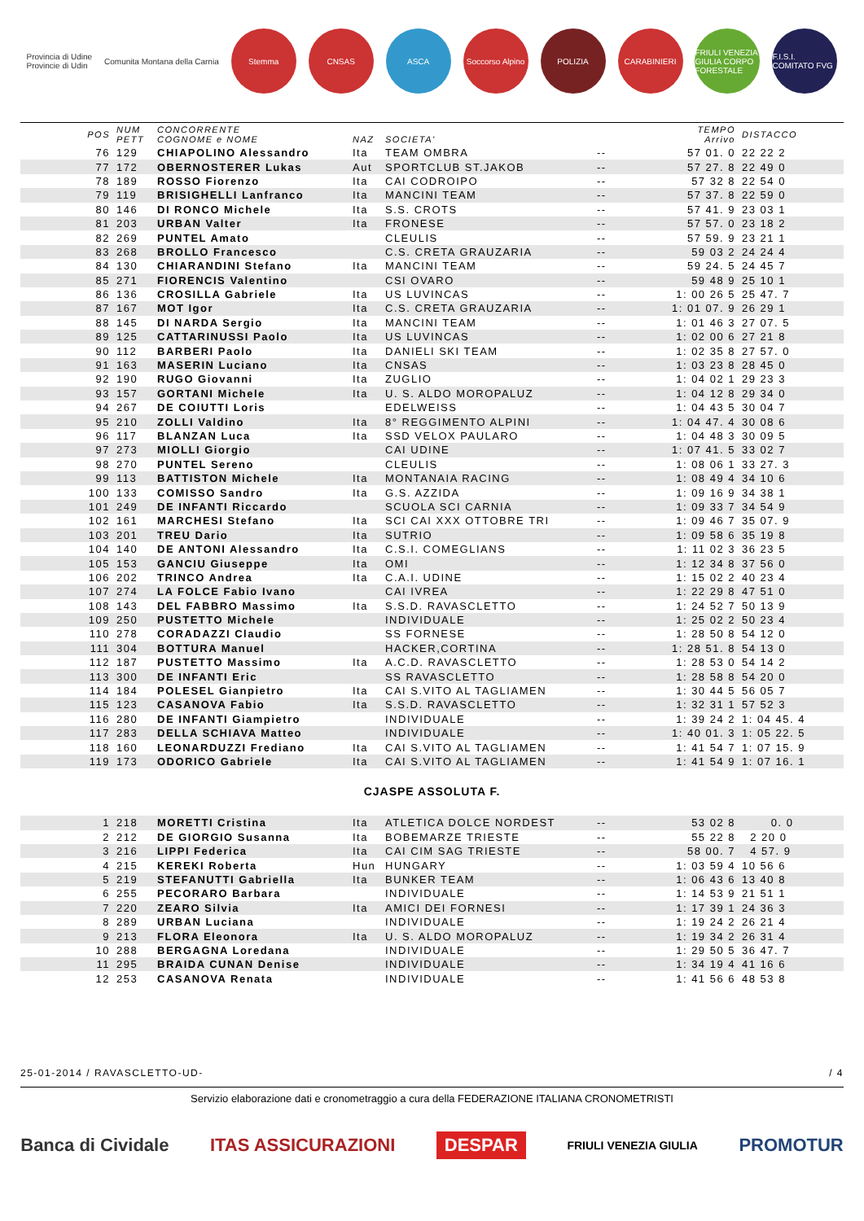Provincia di Udine
Provincie di Udin Comunita Montana della Carnia
Stemma CNSAS ASCA
Soccorso Alpino
POLIZIA CARABINIERI
FRIULI VENEZIA GIULIA CORPO FORESTALE
F.I.S.I. COMITATO FVG
| POS | NUM PETT | CONCORRENTE COGNOME e NOME | NAZ | SOCIETA' | | TEMPO Arrivo | DISTACCO |
| --- | --- | --- | --- | --- | --- | --- | --- |
| 76 | 129 | CHIAPOLINO Alessandro | Ita | TEAM OMBRA | -- | 57 01. 0 | 22 22 2 |
| 77 | 172 | OBERNOSTERER Lukas | Aut | SPORTCLUB ST.JAKOB | -- | 57 27. 8 | 22 49 0 |
| 78 | 189 | ROSSO Fiorenzo | Ita | CAI CODROIPO | -- | 57 32 8 | 22 54 0 |
| 79 | 119 | BRISIGHELLI Lanfranco | Ita | MANCINI TEAM | -- | 57 37. 8 | 22 59 0 |
| 80 | 146 | DI RONCO Michele | Ita | S.S. CROTS | -- | 57 41. 9 | 23 03 1 |
| 81 | 203 | URBAN Valter | Ita | FRONESE | -- | 57 57. 0 | 23 18 2 |
| 82 | 269 | PUNTEL Amato | | CLEULIS | -- | 57 59. 9 | 23 21 1 |
| 83 | 268 | BROLLO Francesco | | C.S. CRETA GRAUZARIA | -- | 59 03 2 | 24 24 4 |
| 84 | 130 | CHIARANDINI Stefano | Ita | MANCINI TEAM | -- | 59 24. 5 | 24 45 7 |
| 85 | 271 | FIORENCIS Valentino | | CSI OVARO | -- | 59 48 9 | 25 10 1 |
| 86 | 136 | CROSILLA Gabriele | Ita | US LUVINCAS | -- | 1: 00 26 5 | 25 47. 7 |
| 87 | 167 | MOT Igor | Ita | C.S. CRETA GRAUZARIA | -- | 1: 01 07. 9 | 26 29 1 |
| 88 | 145 | DI NARDA Sergio | Ita | MANCINI TEAM | -- | 1: 01 46 3 | 27 07. 5 |
| 89 | 125 | CATTARINUSSI Paolo | Ita | US LUVINCAS | -- | 1: 02 00 6 | 27 21 8 |
| 90 | 112 | BARBERI Paolo | Ita | DANIELI SKI TEAM | -- | 1: 02 35 8 | 27 57. 0 |
| 91 | 163 | MASERIN Luciano | Ita | CNSAS | -- | 1: 03 23 8 | 28 45 0 |
| 92 | 190 | RUGO Giovanni | Ita | ZUGLIO | -- | 1: 04 02 1 | 29 23 3 |
| 93 | 157 | GORTANI Michele | Ita | U. S. ALDO MOROPALUZ | -- | 1: 04 12 8 | 29 34 0 |
| 94 | 267 | DE COIUTTI Loris | | EDELWEISS | -- | 1: 04 43 5 | 30 04 7 |
| 95 | 210 | ZOLLI Valdino | Ita | 8° REGGIMENTO ALPINI | -- | 1: 04 47. 4 | 30 08 6 |
| 96 | 117 | BLANZAN Luca | Ita | SSD VELOX PAULARO | -- | 1: 04 48 3 | 30 09 5 |
| 97 | 273 | MIOLLI Giorgio | | CAI UDINE | -- | 1: 07 41. 5 | 33 02 7 |
| 98 | 270 | PUNTEL Sereno | | CLEULIS | -- | 1: 08 06 1 | 33 27. 3 |
| 99 | 113 | BATTISTON Michele | Ita | MONTANAIA RACING | -- | 1: 08 49 4 | 34 10 6 |
| 100 | 133 | COMISSO Sandro | Ita | G.S. AZZIDA | -- | 1: 09 16 9 | 34 38 1 |
| 101 | 249 | DE INFANTI Riccardo | | SCUOLA SCI CARNIA | -- | 1: 09 33 7 | 34 54 9 |
| 102 | 161 | MARCHESI Stefano | Ita | SCI CAI XXX OTTOBRE TRI | -- | 1: 09 46 7 | 35 07. 9 |
| 103 | 201 | TREU Dario | Ita | SUTRIO | -- | 1: 09 58 6 | 35 19 8 |
| 104 | 140 | DE ANTONI Alessandro | Ita | C.S.I. COMEGLIANS | -- | 1: 11 02 3 | 36 23 5 |
| 105 | 153 | GANCIU Giuseppe | Ita | OMI | -- | 1: 12 34 8 | 37 56 0 |
| 106 | 202 | TRINCO Andrea | Ita | C.A.I. UDINE | -- | 1: 15 02 2 | 40 23 4 |
| 107 | 274 | LA FOLCE Fabio Ivano | | CAI IVREA | -- | 1: 22 29 8 | 47 51 0 |
| 108 | 143 | DEL FABBRO Massimo | Ita | S.S.D. RAVASCLETTO | -- | 1: 24 52 7 | 50 13 9 |
| 109 | 250 | PUSTETTO Michele | | INDIVIDUALE | -- | 1: 25 02 2 | 50 23 4 |
| 110 | 278 | CORADAZZI Claudio | | SS FORNESE | -- | 1: 28 50 8 | 54 12 0 |
| 111 | 304 | BOTTURA Manuel | | HACKER,CORTINA | -- | 1: 28 51. 8 | 54 13 0 |
| 112 | 187 | PUSTETTO Massimo | Ita | A.C.D. RAVASCLETTO | -- | 1: 28 53 0 | 54 14 2 |
| 113 | 300 | DE INFANTI Eric | | SS RAVASCLETTO | -- | 1: 28 58 8 | 54 20 0 |
| 114 | 184 | POLESEL Gianpietro | Ita | CAI S.VITO AL TAGLIAMEN | -- | 1: 30 44 5 | 56 05 7 |
| 115 | 123 | CASANOVA Fabio | Ita | S.S.D. RAVASCLETTO | -- | 1: 32 31 1 | 57 52 3 |
| 116 | 280 | DE INFANTI Giampietro | | INDIVIDUALE | -- | 1: 39 24 2 | 1: 04 45. 4 |
| 117 | 283 | DELLA SCHIAVA Matteo | | INDIVIDUALE | -- | 1: 40 01. 3 | 1: 05 22. 5 |
| 118 | 160 | LEONARDUZZI Frediano | Ita | CAI S.VITO AL TAGLIAMEN | -- | 1: 41 54 7 | 1: 07 15. 9 |
| 119 | 173 | ODORICO Gabriele | Ita | CAI S.VITO AL TAGLIAMEN | -- | 1: 41 54 9 | 1: 07 16. 1 |
CJASPE ASSOLUTA F.
| 1 | 218 | MORETTI Cristina | Ita | ATLETICA DOLCE NORDEST | -- | 53 02 8 | 0. 0 |
| 2 | 212 | DE GIORGIO Susanna | Ita | BOBEMARZE TRIESTE | -- | 55 22 8 | 2 20 0 |
| 3 | 216 | LIPPI Federica | Ita | CAI CIM SAG TRIESTE | -- | 58 00. 7 | 4 57. 9 |
| 4 | 215 | KEREKI Roberta | Hun | HUNGARY | -- | 1: 03 59 4 | 10 56 6 |
| 5 | 219 | STEFANUTTI Gabriella | Ita | BUNKER TEAM | -- | 1: 06 43 6 | 13 40 8 |
| 6 | 255 | PECORARO Barbara | | INDIVIDUALE | -- | 1: 14 53 9 | 21 51 1 |
| 7 | 220 | ZEARO Silvia | Ita | AMICI DEI FORNESI | -- | 1: 17 39 1 | 24 36 3 |
| 8 | 289 | URBAN Luciana | | INDIVIDUALE | -- | 1: 19 24 2 | 26 21 4 |
| 9 | 213 | FLORA Eleonora | Ita | U. S. ALDO MOROPALUZ | -- | 1: 19 34 2 | 26 31 4 |
| 10 | 288 | BERGAGNA Loredana | | INDIVIDUALE | -- | 1: 29 50 5 | 36 47. 7 |
| 11 | 295 | BRAIDA CUNAN Denise | | INDIVIDUALE | -- | 1: 34 19 4 | 41 16 6 |
| 12 | 253 | CASANOVA Renata | | INDIVIDUALE | -- | 1: 41 56 6 | 48 53 8 |
25-01-2014 / RAVASCLETTO-UD- / 4
Servizio elaborazione dati e cronometraggio a cura della FEDERAZIONE ITALIANA CRONOMETRISTI
Banca di Cividale ITAS ASSICURAZIONI DESPAR FRIULI VENEZIA GIULIA PROMOTUR